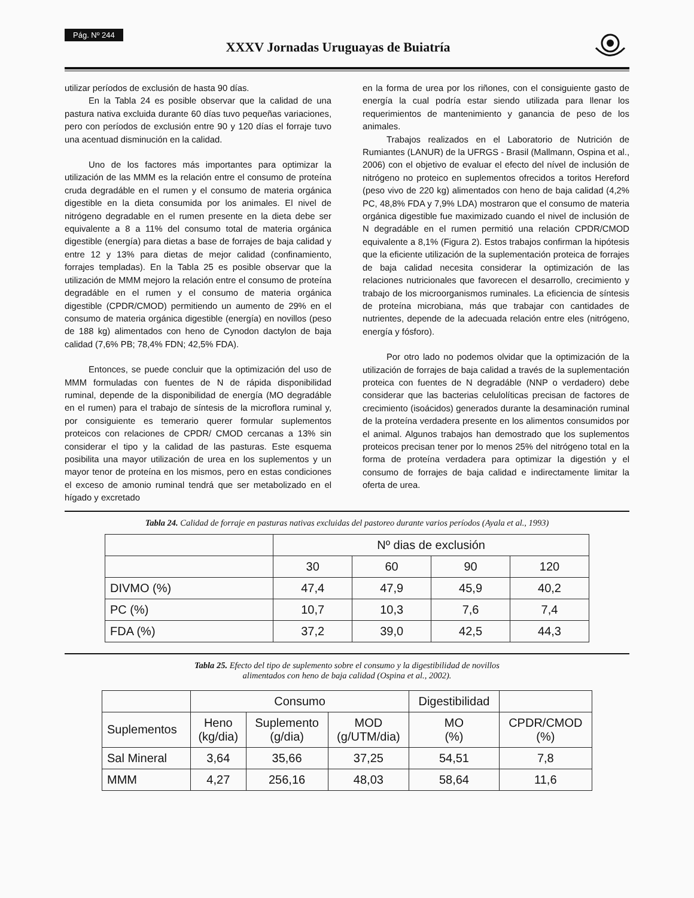Pág. Nº 244
XXXV Jornadas Uruguayas de Buiatría
utilizar períodos de exclusión de hasta 90 días.
En la Tabla 24 es posible observar que la calidad de una pastura nativa excluida durante 60 días tuvo pequeñas variaciones, pero con períodos de exclusión entre 90 y 120 días el forraje tuvo una acentuad disminución en la calidad.
Uno de los factores más importantes para optimizar la utilización de las MMM es la relación entre el consumo de proteína cruda degradáble en el rumen y el consumo de materia orgánica digestible en la dieta consumida por los animales. El nivel de nitrógeno degradable en el rumen presente en la dieta debe ser equivalente a 8 a 11% del consumo total de materia orgánica digestible (energía) para dietas a base de forrajes de baja calidad y entre 12 y 13% para dietas de mejor calidad (confinamiento, forrajes templadas). En la Tabla 25 es posible observar que la utilización de MMM mejoro la relación entre el consumo de proteína degradáble en el rumen y el consumo de materia orgánica digestible (CPDR/CMOD) permitiendo un aumento de 29% en el consumo de materia orgánica digestible (energía) en novillos (peso de 188 kg) alimentados con heno de Cynodon dactylon de baja calidad (7,6% PB; 78,4% FDN; 42,5% FDA).
Entonces, se puede concluir que la optimización del uso de MMM formuladas con fuentes de N de rápida disponibilidad ruminal, depende de la disponibilidad de energía (MO degradáble en el rumen) para el trabajo de síntesis de la microflora ruminal y, por consiguiente es temerario querer formular suplementos proteicos con relaciones de CPDR/ CMOD cercanas a 13% sin considerar el tipo y la calidad de las pasturas. Este esquema posibilita una mayor utilización de urea en los suplementos y un mayor tenor de proteína en los mismos, pero en estas condiciones el exceso de amonio ruminal tendrá que ser metabolizado en el hígado y excretado
en la forma de urea por los riñones, con el consiguiente gasto de energía la cual podría estar siendo utilizada para llenar los requerimientos de mantenimiento y ganancia de peso de los animales.
Trabajos realizados en el Laboratorio de Nutrición de Rumiantes (LANUR) de la UFRGS - Brasil (Mallmann, Ospina et al., 2006) con el objetivo de evaluar el efecto del nível de inclusión de nitrógeno no proteico en suplementos ofrecidos a toritos Hereford (peso vivo de 220 kg) alimentados con heno de baja calidad (4,2% PC, 48,8% FDA y 7,9% LDA) mostraron que el consumo de materia orgánica digestible fue maximizado cuando el nivel de inclusión de N degradáble en el rumen permitió una relación CPDR/CMOD equivalente a 8,1% (Figura 2). Estos trabajos confirman la hipótesis que la eficiente utilización de la suplementación proteica de forrajes de baja calidad necesita considerar la optimización de las relaciones nutricionales que favorecen el desarrollo, crecimiento y trabajo de los microorganismos ruminales. La eficiencia de síntesis de proteína microbiana, más que trabajar con cantidades de nutrientes, depende de la adecuada relación entre eles (nitrógeno, energía y fósforo).
Por otro lado no podemos olvidar que la optimización de la utilización de forrajes de baja calidad a través de la suplementación proteica con fuentes de N degradáble (NNP o verdadero) debe considerar que las bacterias celulolíticas precisan de factores de crecimiento (isoácidos) generados durante la desaminación ruminal de la proteína verdadera presente en los alimentos consumidos por el animal. Algunos trabajos han demostrado que los suplementos proteicos precisan tener por lo menos 25% del nitrógeno total en la forma de proteína verdadera para optimizar la digestión y el consumo de forrajes de baja calidad e indirectamente limitar la oferta de urea.
Tabla 24. Calidad de forraje en pasturas nativas excluidas del pastoreo durante varios períodos (Ayala et al., 1993)
| | Nº dias de exclusión | | | |
| | 30 | 60 | 90 | 120 |
| DIVMO (%) | 47,4 | 47,9 | 45,9 | 40,2 |
| PC (%) | 10,7 | 10,3 | 7,6 | 7,4 |
| FDA (%) | 37,2 | 39,0 | 42,5 | 44,3 |
Tabla 25. Efecto del tipo de suplemento sobre el consumo y la digestibilidad de novillos
alimentados con heno de baja calidad (Ospina et al., 2002).
| | Consumo | | | Digestibilidad | |
| Suplementos | Heno (kg/dia) | Suplemento (g/dia) | MOD (g/UTM/dia) | MO (%) | CPDR/CMOD (%) |
| Sal Mineral | 3,64 | 35,66 | 37,25 | 54,51 | 7,8 |
| MMM | 4,27 | 256,16 | 48,03 | 58,64 | 11,6 |